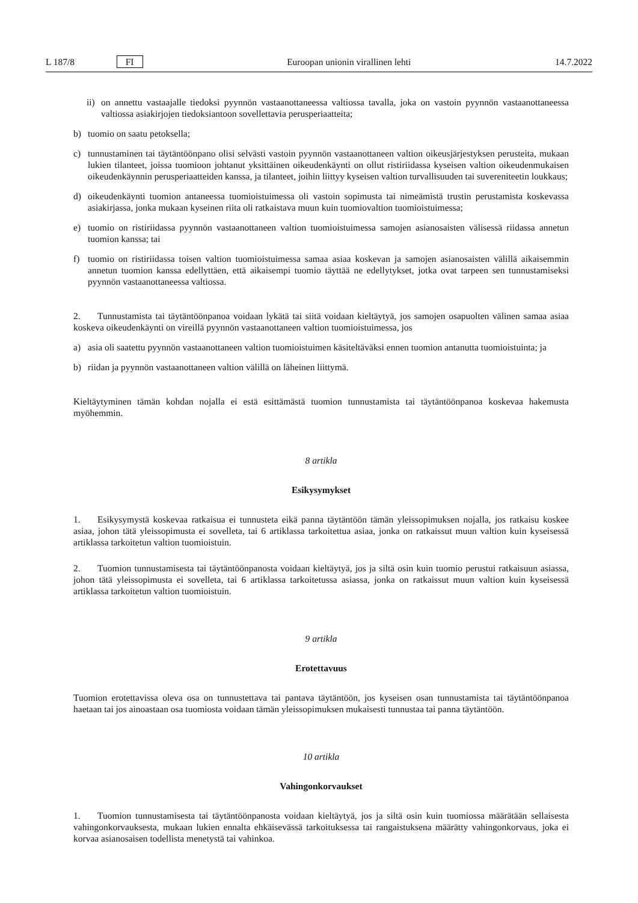L 187/8 FI Euroopan unionin virallinen lehti 14.7.2022
ii)
on annettu vastaajalle tiedoksi pyynnön vastaanottaneessa valtiossa tavalla, joka on vastoin pyynnön vastaanottaneessa valtiossa asiakirjojen tiedoksiantoon sovellettavia perusperiaatteita;
b) tuomio on saatu petoksella;
c) tunnustaminen tai täytäntöönpano olisi selvästi vastoin pyynnön vastaanottaneen valtion oikeusjärjestyksen perusteita, mukaan lukien tilanteet, joissa tuomioon johtanut yksittäinen oikeudenkäynti on ollut ristiriidassa kyseisen valtion oikeudenmukaisen oikeudenkäynnin perusperiaatteiden kanssa, ja tilanteet, joihin liittyy kyseisen valtion turvallisuuden tai suvereniteetin loukkaus;
d) oikeudenkäynti tuomion antaneessa tuomioistuimessa oli vastoin sopimusta tai nimeämistä trustin perustamista koskevassa asiakirjassa, jonka mukaan kyseinen riita oli ratkaistava muun kuin tuomiovaltion tuomioistuimessa;
e) tuomio on ristiriidassa pyynnön vastaanottaneen valtion tuomioistuimessa samojen asianosaisten välisessä riidassa annetun tuomion kanssa; tai
f) tuomio on ristiriidassa toisen valtion tuomioistuimessa samaa asiaa koskevan ja samojen asianosaisten välillä aikaisemmin annetun tuomion kanssa edellyttäen, että aikaisempi tuomio täyttää ne edellytykset, jotka ovat tarpeen sen tunnustamiseksi pyynnön vastaanottaneessa valtiossa.
2. Tunnustamista tai täytäntöönpanoa voidaan lykätä tai siitä voidaan kieltäytyä, jos samojen osapuolten välinen samaa asiaa koskeva oikeudenkäynti on vireillä pyynnön vastaanottaneen valtion tuomioistuimessa, jos
a) asia oli saatettu pyynnön vastaanottaneen valtion tuomioistuimen käsiteltäväksi ennen tuomion antanutta tuomioistuinta; ja
b) riidan ja pyynnön vastaanottaneen valtion välillä on läheinen liittymä.
Kieltäytyminen tämän kohdan nojalla ei estä esittämästä tuomion tunnustamista tai täytäntöönpanoa koskevaa hakemusta myöhemmin.
8 artikla
Esikysymykset
1. Esikysymystä koskevaa ratkaisua ei tunnusteta eikä panna täytäntöön tämän yleissopimuksen nojalla, jos ratkaisu koskee asiaa, johon tätä yleissopimusta ei sovelleta, tai 6 artiklassa tarkoitettua asiaa, jonka on ratkaissut muun valtion kuin kyseisessä artiklassa tarkoitetun valtion tuomioistuin.
2. Tuomion tunnustamisesta tai täytäntöönpanosta voidaan kieltäytyä, jos ja siltä osin kuin tuomio perustui ratkaisuun asiassa, johon tätä yleissopimusta ei sovelleta, tai 6 artiklassa tarkoitetussa asiassa, jonka on ratkaissut muun valtion kuin kyseisessä artiklassa tarkoitetun valtion tuomioistuin.
9 artikla
Erotettavuus
Tuomion erotettavissa oleva osa on tunnustettava tai pantava täytäntöön, jos kyseisen osan tunnustamista tai täytäntöönpanoa haetaan tai jos ainoastaan osa tuomiosta voidaan tämän yleissopimuksen mukaisesti tunnustaa tai panna täytäntöön.
10 artikla
Vahingonkorvaukset
1. Tuomion tunnustamisesta tai täytäntöönpanosta voidaan kieltäytyä, jos ja siltä osin kuin tuomiossa määrätään sellaisesta vahingonkorvauksesta, mukaan lukien ennalta ehkäisevässä tarkoituksessa tai rangaistuksena määrätty vahingonkorvaus, joka ei korvaa asianosaisen todellista menetystä tai vahinkoa.